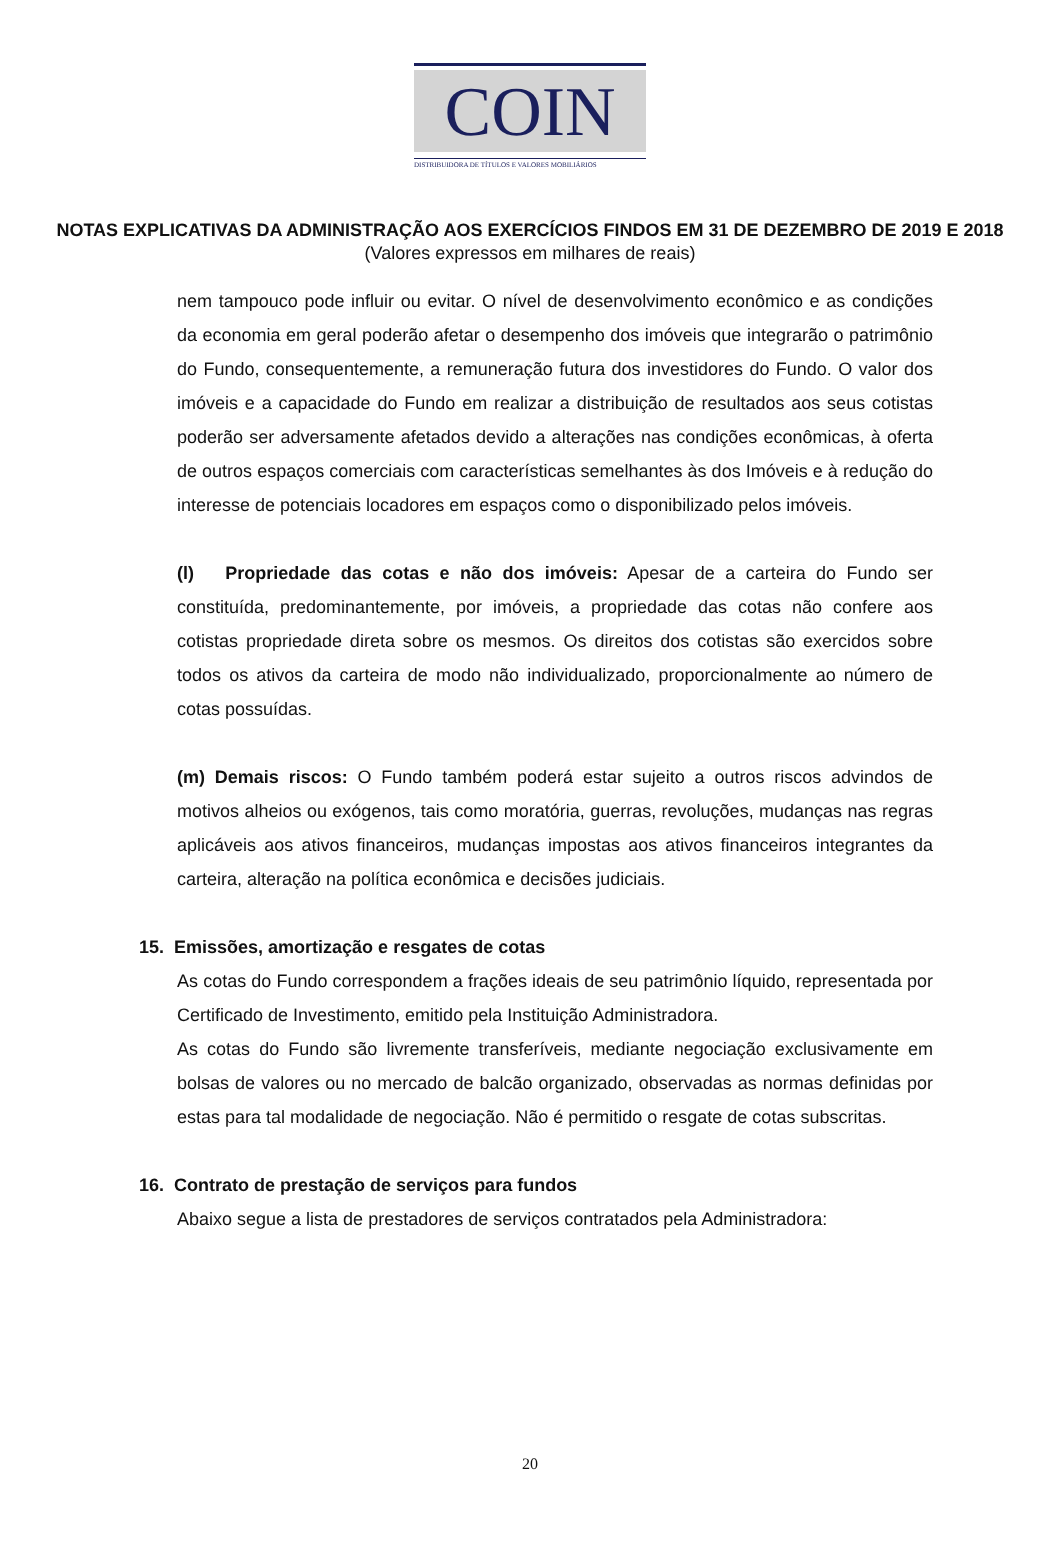COIN
DISTRIBUIDORA DE TÍTULOS E VALORES MOBILIÁRIOS
NOTAS EXPLICATIVAS DA ADMINISTRAÇÃO AOS EXERCÍCIOS FINDOS EM 31 DE DEZEMBRO DE 2019 E 2018
(Valores expressos em milhares de reais)
nem tampouco pode influir ou evitar. O nível de desenvolvimento econômico e as condições da economia em geral poderão afetar o desempenho dos imóveis que integrarão o patrimônio do Fundo, consequentemente, a remuneração futura dos investidores do Fundo. O valor dos imóveis e a capacidade do Fundo em realizar a distribuição de resultados aos seus cotistas poderão ser adversamente afetados devido a alterações nas condições econômicas, à oferta de outros espaços comerciais com características semelhantes às dos Imóveis e à redução do interesse de potenciais locadores em espaços como o disponibilizado pelos imóveis.
(l) Propriedade das cotas e não dos imóveis: Apesar de a carteira do Fundo ser constituída, predominantemente, por imóveis, a propriedade das cotas não confere aos cotistas propriedade direta sobre os mesmos. Os direitos dos cotistas são exercidos sobre todos os ativos da carteira de modo não individualizado, proporcionalmente ao número de cotas possuídas.
(m) Demais riscos: O Fundo também poderá estar sujeito a outros riscos advindos de motivos alheios ou exógenos, tais como moratória, guerras, revoluções, mudanças nas regras aplicáveis aos ativos financeiros, mudanças impostas aos ativos financeiros integrantes da carteira, alteração na política econômica e decisões judiciais.
15. Emissões, amortização e resgates de cotas
As cotas do Fundo correspondem a frações ideais de seu patrimônio líquido, representada por Certificado de Investimento, emitido pela Instituição Administradora.
As cotas do Fundo são livremente transferíveis, mediante negociação exclusivamente em bolsas de valores ou no mercado de balcão organizado, observadas as normas definidas por estas para tal modalidade de negociação. Não é permitido o resgate de cotas subscritas.
16. Contrato de prestação de serviços para fundos
Abaixo segue a lista de prestadores de serviços contratados pela Administradora:
20